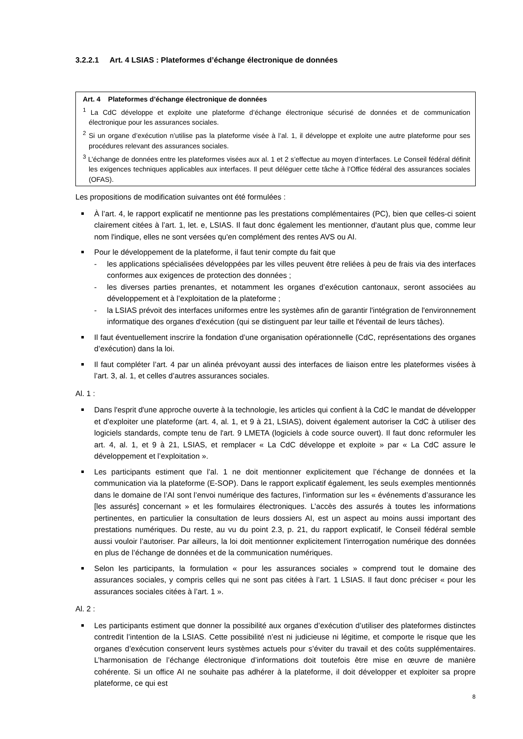3.2.2.1 Art. 4 LSIAS : Plateformes d’échange électronique de données
Art. 4 Plateformes d’échange électronique de données
<sup>1</sup> La CdC développe et exploite une plateforme d’échange électronique sécurisé de données et de communication électronique pour les assurances sociales.
<sup>2</sup> Si un organe d’exécution n’utilise pas la plateforme visée à l’al. 1, il développe et exploite une autre plateforme pour ses procédures relevant des assurances sociales.
<sup>3</sup> L’échange de données entre les plateformes visées aux al. 1 et 2 s’effectue au moyen d’interfaces. Le Conseil fédéral définit les exigences techniques applicables aux interfaces. Il peut déléguer cette tâche à l’Office fédéral des assurances sociales (OFAS).
Les propositions de modification suivantes ont été formulées :
À l’art. 4, le rapport explicatif ne mentionne pas les prestations complémentaires (PC), bien que celles-ci soient clairement citées à l’art. 1, let. e, LSIAS. Il faut donc également les mentionner, d'autant plus que, comme leur nom l'indique, elles ne sont versées qu'en complément des rentes AVS ou AI.
Pour le développement de la plateforme, il faut tenir compte du fait que
- les applications spécialisées développées par les villes peuvent être reliées à peu de frais via des interfaces conformes aux exigences de protection des données ;
- les diverses parties prenantes, et notamment les organes d’exécution cantonaux, seront associées au développement et à l’exploitation de la plateforme ;
- la LSIAS prévoit des interfaces uniformes entre les systèmes afin de garantir l'intégration de l'environnement informatique des organes d'exécution (qui se distinguent par leur taille et l'éventail de leurs tâches).
Il faut éventuellement inscrire la fondation d’une organisation opérationnelle (CdC, représentations des organes d’exécution) dans la loi.
Il faut compléter l’art. 4 par un alinéa prévoyant aussi des interfaces de liaison entre les plateformes visées à l’art. 3, al. 1, et celles d’autres assurances sociales.
Al. 1 :
Dans l'esprit d'une approche ouverte à la technologie, les articles qui confient à la CdC le mandat de développer et d’exploiter une plateforme (art. 4, al. 1, et 9 à 21, LSIAS), doivent également autoriser la CdC à utiliser des logiciels standards, compte tenu de l'art. 9 LMETA (logiciels à code source ouvert). Il faut donc reformuler les art. 4, al. 1, et 9 à 21, LSIAS, et remplacer « La CdC développe et exploite » par « La CdC assure le développement et l’exploitation ».
Les participants estiment que l’al. 1 ne doit mentionner explicitement que l’échange de données et la communication via la plateforme (E-SOP). Dans le rapport explicatif également, les seuls exemples mentionnés dans le domaine de l’AI sont l’envoi numérique des factures, l’information sur les « événements d’assurance les [les assurés] concernant » et les formulaires électroniques. L’accès des assurés à toutes les informations pertinentes, en particulier la consultation de leurs dossiers AI, est un aspect au moins aussi important des prestations numériques. Du reste, au vu du point 2.3, p. 21, du rapport explicatif, le Conseil fédéral semble aussi vouloir l’autoriser. Par ailleurs, la loi doit mentionner explicitement l’interrogation numérique des données en plus de l’échange de données et de la communication numériques.
Selon les participants, la formulation « pour les assurances sociales » comprend tout le domaine des assurances sociales, y compris celles qui ne sont pas citées à l’art. 1 LSIAS. Il faut donc préciser « pour les assurances sociales citées à l’art. 1 ».
Al. 2 :
Les participants estiment que donner la possibilité aux organes d’exécution d’utiliser des plateformes distinctes contredit l’intention de la LSIAS. Cette possibilité n’est ni judicieuse ni légitime, et comporte le risque que les organes d’exécution conservent leurs systèmes actuels pour s’éviter du travail et des coûts supplémentaires. L’harmonisation de l’échange électronique d’informations doit toutefois être mise en œuvre de manière cohérente. Si un office AI ne souhaite pas adhérer à la plateforme, il doit développer et exploiter sa propre plateforme, ce qui est
8